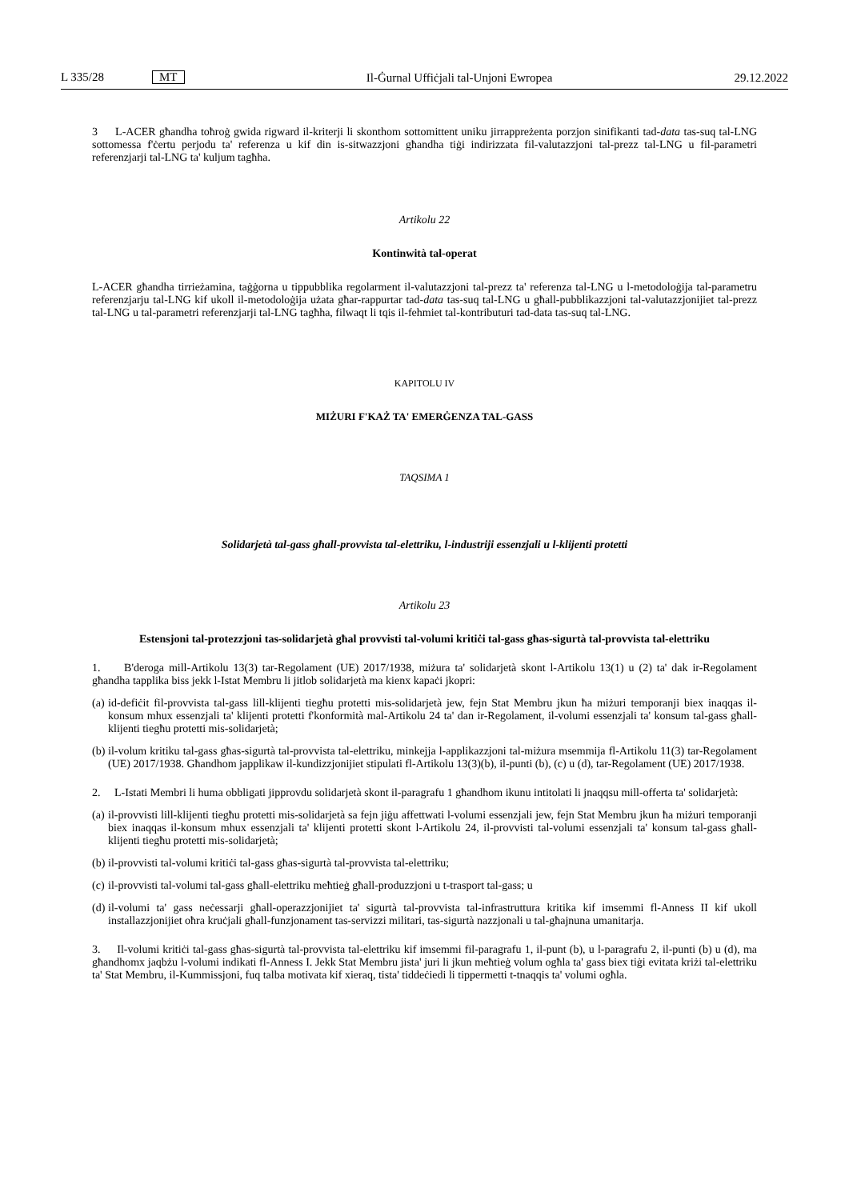L 335/28 MT
Il-Ġurnal Uffiċjali tal-Unjoni Ewropea 29.12.2022
3 L-ACER għandha toħroġ gwida rigward il-kriterji li skonthom sottomittent uniku jirrappreżenta porzjon sinifikanti tad-data tas-suq tal-LNG sottomessa f'ċertu perjodu ta' referenza u kif din is-sitwazzjoni għandha tiġi indirizzata fil-valutazzjoni tal-prezz tal-LNG u fil-parametri referenzjarji tal-LNG ta' kuljum tagħha.
Artikolu 22
Kontinwità tal-operat
L-ACER għandha tirrieżamina, taġġorna u tippubblika regolarment il-valutazzjoni tal-prezz ta' referenza tal-LNG u l-metodoloġija tal-parametru referenzjarju tal-LNG kif ukoll il-metodoloġija użata għar-rappurtar tad-data tas-suq tal-LNG u għall-pubblikazzjoni tal-valutazzjonijiet tal-prezz tal-LNG u tal-parametri referenzjarji tal-LNG tagħha, filwaqt li tqis il-fehmiet tal-kontributuri tad-data tas-suq tal-LNG.
KAPITOLU IV
MIŻURI F'KAŻ TA' EMERĠENZA TAL-GASS
TAQSIMA 1
Solidarjetà tal-gass għall-provvista tal-elettriku, l-industriji essenzjali u l-klijenti protetti
Artikolu 23
Estensjoni tal-protezzjoni tas-solidarjetà għal provvisti tal-volumi kritiċi tal-gass għas-sigurtà tal-provvista tal-elettriku
1. B'deroga mill-Artikolu 13(3) tar-Regolament (UE) 2017/1938, miżura ta' solidarjetà skont l-Artikolu 13(1) u (2) ta' dak ir-Regolament għandha tapplika biss jekk l-Istat Membru li jitlob solidarjetà ma kienx kapaċi jkopri:
(a) id-defiċit fil-provvista tal-gass lill-klijenti tiegħu protetti mis-solidarjetà jew, fejn Stat Membru jkun ħa miżuri temporanji biex inaqqas il-konsum mhux essenzjali ta' klijenti protetti f'konformità mal-Artikolu 24 ta' dan ir-Regolament, il-volumi essenzjali ta' konsum tal-gass għall-klijenti tiegħu protetti mis-solidarjetà;
(b) il-volum kritiku tal-gass għas-sigurtà tal-provvista tal-elettriku, minkejja l-applikazzjoni tal-miżura msemmija fl-Artikolu 11(3) tar-Regolament (UE) 2017/1938. Għandhom japplikaw il-kundizzjonijiet stipulati fl-Artikolu 13(3)(b), il-punti (b), (c) u (d), tar-Regolament (UE) 2017/1938.
2. L-Istati Membri li huma obbligati jipprovdu solidarjetà skont il-paragrafu 1 għandhom ikunu intitolati li jnaqqsu mill-offerta ta' solidarjetà:
(a) il-provvisti lill-klijenti tiegħu protetti mis-solidarjetà sa fejn jiġu affettwati l-volumi essenzjali jew, fejn Stat Membru jkun ħa miżuri temporanji biex inaqqas il-konsum mhux essenzjali ta' klijenti protetti skont l-Artikolu 24, il-provvisti tal-volumi essenzjali ta' konsum tal-gass għall-klijenti tiegħu protetti mis-solidarjetà;
(b) il-provvisti tal-volumi kritiċi tal-gass għas-sigurtà tal-provvista tal-elettriku;
(c) il-provvisti tal-volumi tal-gass għall-elettriku meħtieġ għall-produzzjoni u t-trasport tal-gass; u
(d) il-volumi ta' gass neċessarji għall-operazzjonijiet ta' sigurtà tal-provvista tal-infrastruttura kritika kif imsemmi fl-Anness II kif ukoll installazzjonijiet oħra kruċjali għall-funzjonament tas-servizzi militari, tas-sigurtà nazzjonali u tal-għajnuna umanitarja.
3. Il-volumi kritiċi tal-gass għas-sigurtà tal-provvista tal-elettriku kif imsemmi fil-paragrafu 1, il-punt (b), u l-paragrafu 2, il-punti (b) u (d), ma għandhomx jaqbżu l-volumi indikati fl-Anness I. Jekk Stat Membru jista' juri li jkun meħtieġ volum ogħla ta' gass biex tiġi evitata kriżi tal-elettriku ta' Stat Membru, il-Kummissjoni, fuq talba motivata kif xieraq, tista' tiddeċiedi li tippermetti t-tnaqqis ta' volumi ogħla.